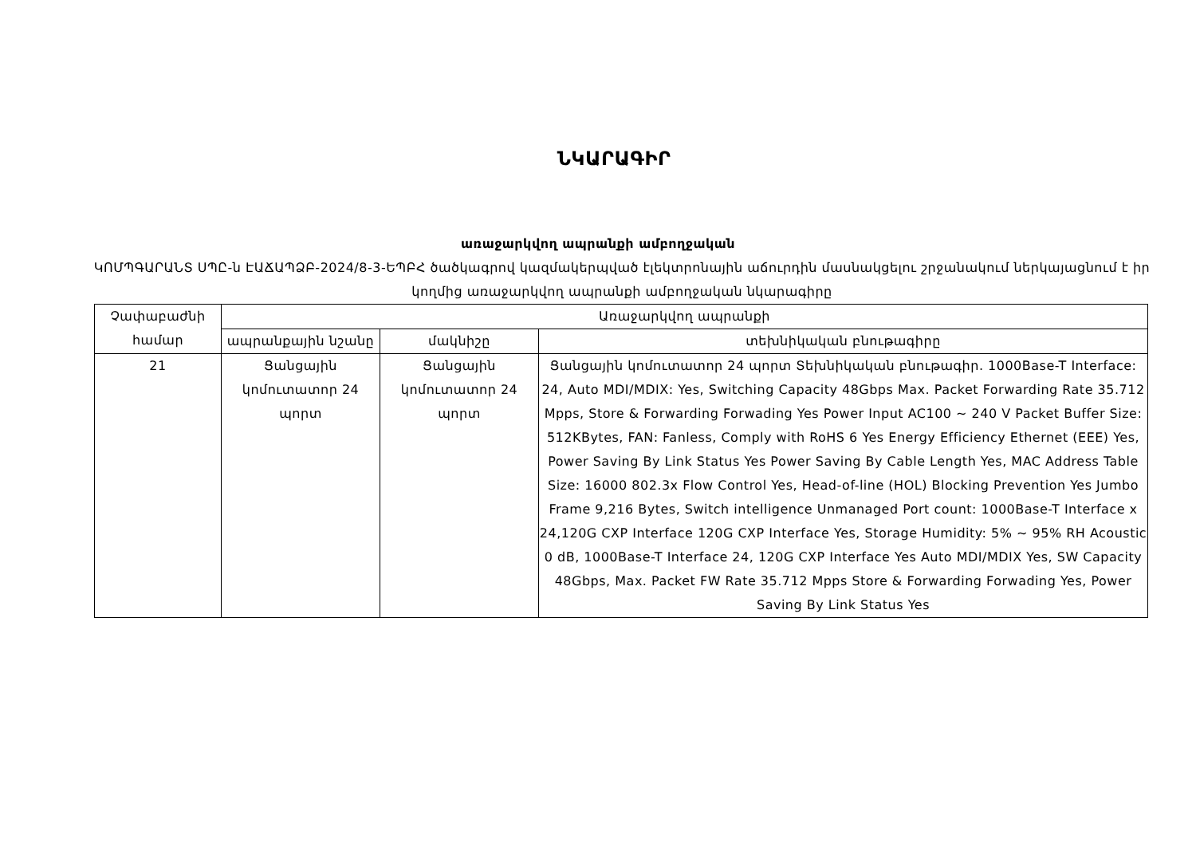ՆԿԱՐԱԳԻՐ
առաջարկվող ապրանքի ամբողջական
ԿՈՄՊԳԱՐԱՆՏ ՍՊԸ-ն ԷԱՃԱՊՁԲ-2024/8-3-ԵՊԲՀ ծածկագրով կազմակերպված էլեկտրոնային աճուրդին մասնակցելու շրջանակում ներկայացնում է իր կողմից առաջարկվող ապրանքի ամբողջական նկարագիրը
| Չափաբաժնի համար | Առաջարկվող ապրանքի | | |
| --- | --- | --- | --- |
| | ապրանքային նշանը | մակնիշը | տեխնիկական բնութագիրը |
| 21 | Ցանցային կոմուտատոր 24 պորտ | Ցանցային կոմուտատոր 24 պորտ | Ցանցային կոմուտատոր 24 պորտ Տեխնիկական բնութագիր. 1000Base-T Interface: 24, Auto MDI/MDIX: Yes, Switching Capacity 48Gbps Max. Packet Forwarding Rate 35.712 Mpps, Store & Forwarding Forwading Yes Power Input AC100 ~ 240 V Packet Buffer Size: 512KBytes, FAN: Fanless, Comply with RoHS 6 Yes Energy Efficiency Ethernet (EEE) Yes, Power Saving By Link Status Yes Power Saving By Cable Length Yes, MAC Address Table Size: 16000 802.3x Flow Control Yes, Head-of-line (HOL) Blocking Prevention Yes Jumbo Frame 9,216 Bytes, Switch intelligence Unmanaged Port count: 1000Base-T Interface x 24,120G CXP Interface 120G CXP Interface Yes, Storage Humidity: 5% ~ 95% RH Acoustic 0 dB, 1000Base-T Interface 24, 120G CXP Interface Yes Auto MDI/MDIX Yes, SW Capacity 48Gbps, Max. Packet FW Rate 35.712 Mpps Store & Forwarding Forwading Yes, Power Saving By Link Status Yes |